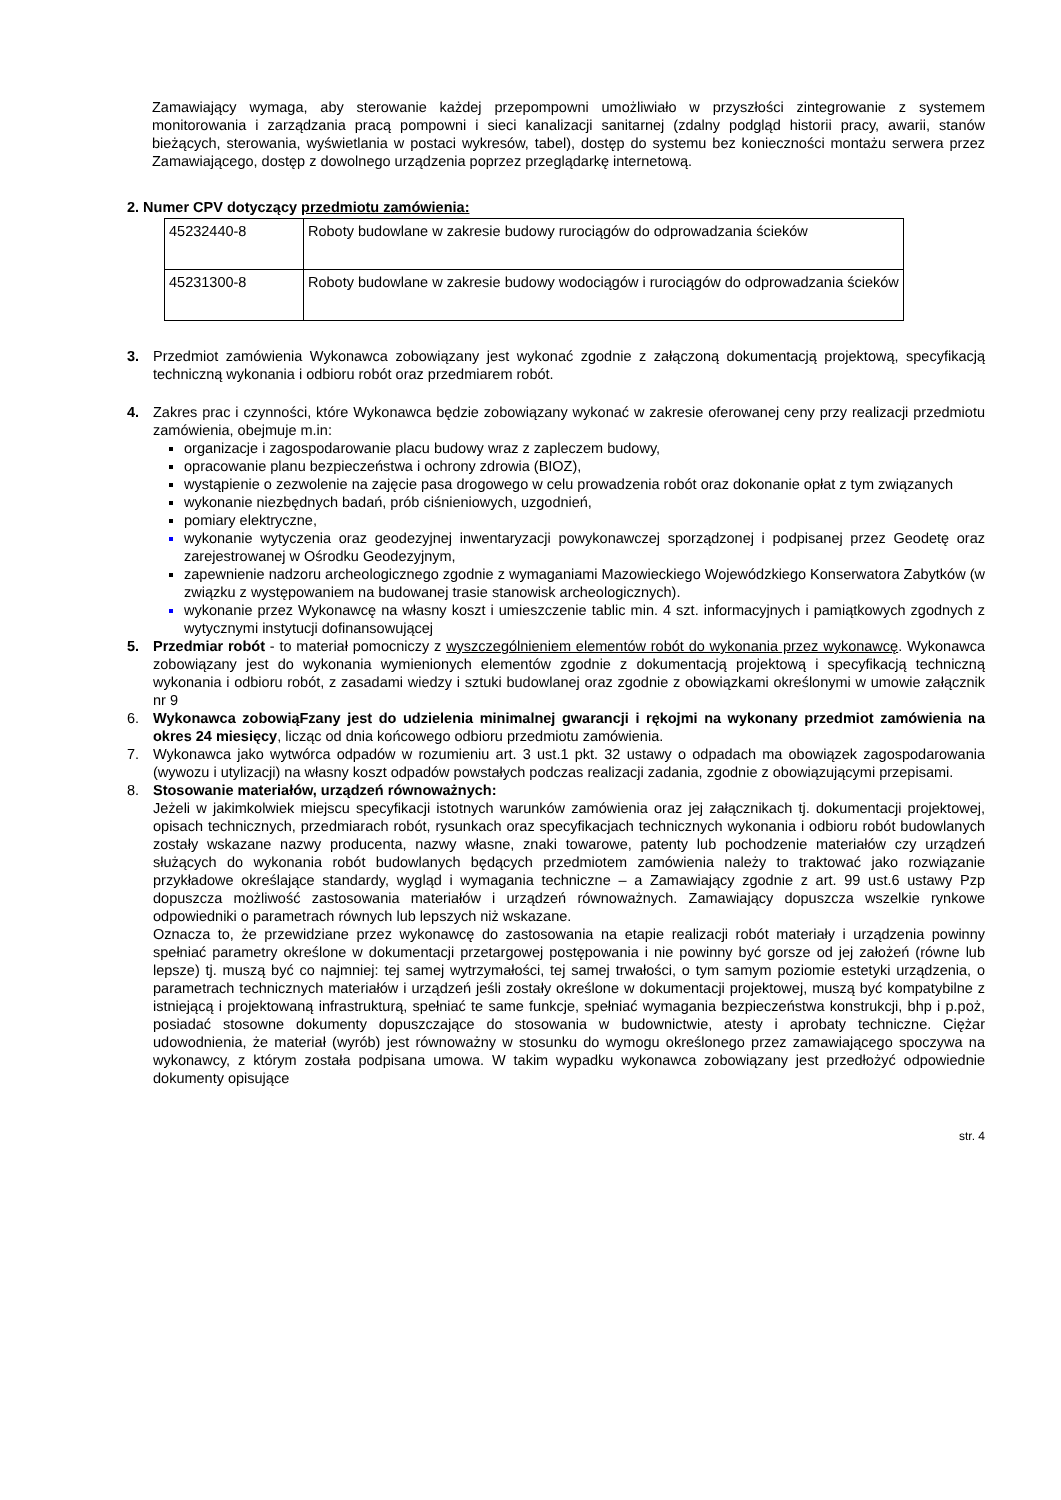Zamawiający wymaga, aby sterowanie każdej przepompowni umożliwiało w przyszłości zintegrowanie z systemem monitorowania i zarządzania pracą pompowni i sieci kanalizacji sanitarnej (zdalny podgląd historii pracy, awarii, stanów bieżących, sterowania, wyświetlania w postaci wykresów, tabel), dostęp do systemu bez konieczności montażu serwera przez Zamawiającego, dostęp z dowolnego urządzenia poprzez przeglądarkę internetową.
2. Numer CPV dotyczący przedmiotu zamówienia:
| 45232440-8 | Roboty budowlane w zakresie budowy rurociągów do odprowadzania ścieków |
| 45231300-8 | Roboty budowlane w zakresie budowy wodociągów i rurociągów do odprowadzania ścieków |
3. Przedmiot zamówienia Wykonawca zobowiązany jest wykonać zgodnie z załączoną dokumentacją projektową, specyfikacją techniczną wykonania i odbioru robót oraz przedmiarem robót.
4. Zakres prac i czynności, które Wykonawca będzie zobowiązany wykonać w zakresie oferowanej ceny przy realizacji przedmiotu zamówienia, obejmuje m.in:
organizacje i zagospodarowanie placu budowy wraz z zapleczem budowy,
opracowanie planu bezpieczeństwa i ochrony zdrowia (BIOZ),
wystąpienie o zezwolenie na zajęcie pasa drogowego w celu prowadzenia robót oraz dokonanie opłat z tym związanych
wykonanie niezbędnych badań, prób ciśnieniowych, uzgodnień,
pomiary elektryczne,
wykonanie wytyczenia oraz geodezyjnej inwentaryzacji powykonawczej sporządzonej i podpisanej przez Geodetę oraz zarejestrowanej w Ośrodku Geodezyjnym,
zapewnienie nadzoru archeologicznego zgodnie z wymaganiami Mazowieckiego Wojewódzkiego Konserwatora Zabytków (w związku z występowaniem na budowanej trasie stanowisk archeologicznych).
wykonanie przez Wykonawcę na własny koszt i umieszczenie tablic min. 4 szt. informacyjnych i pamiątkowych zgodnych z wytycznymi instytucji dofinansowującej
5. Przedmiar robót - to materiał pomocniczy z wyszczególnieniem elementów robót do wykonania przez wykonawcę. Wykonawca zobowiązany jest do wykonania wymienionych elementów zgodnie z dokumentacją projektową i specyfikacją techniczną wykonania i odbioru robót, z zasadami wiedzy i sztuki budowlanej oraz zgodnie z obowiązkami określonymi w umowie załącznik nr 9
6. Wykonawca zobowiąFzany jest do udzielenia minimalnej gwarancji i rękojmi na wykonany przedmiot zamówienia na okres 24 miesięcy, licząc od dnia końcowego odbioru przedmiotu zamówienia.
7. Wykonawca jako wytwórca odpadów w rozumieniu art. 3 ust.1 pkt. 32 ustawy o odpadach ma obowiązek zagospodarowania (wywozu i utylizacji) na własny koszt odpadów powstałych podczas realizacji zadania, zgodnie z obowiązującymi przepisami.
8. Stosowanie materiałów, urządzeń równoważnych:
Jeżeli w jakimkolwiek miejscu specyfikacji istotnych warunków zamówienia oraz jej załącznikach tj. dokumentacji projektowej, opisach technicznych, przedmiarach robót, rysunkach oraz specyfikacjach technicznych wykonania i odbioru robót budowlanych zostały wskazane nazwy producenta, nazwy własne, znaki towarowe, patenty lub pochodzenie materiałów czy urządzeń służących do wykonania robót budowlanych będących przedmiotem zamówienia należy to traktować jako rozwiązanie przykładowe określające standardy, wygląd i wymagania techniczne – a Zamawiający zgodnie z art. 99 ust.6 ustawy Pzp dopuszcza możliwość zastosowania materiałów i urządzeń równoważnych. Zamawiający dopuszcza wszelkie rynkowe odpowiedniki o parametrach równych lub lepszych niż wskazane.
Oznacza to, że przewidziane przez wykonawcę do zastosowania na etapie realizacji robót materiały i urządzenia powinny spełniać parametry określone w dokumentacji przetargowej postępowania i nie powinny być gorsze od jej założeń (równe lub lepsze) tj. muszą być co najmniej: tej samej wytrzymałości, tej samej trwałości, o tym samym poziomie estetyki urządzenia, o parametrach technicznych materiałów i urządzeń jeśli zostały określone w dokumentacji projektowej, muszą być kompatybilne z istniejącą i projektowaną infrastrukturą, spełniać te same funkcje, spełniać wymagania bezpieczeństwa konstrukcji, bhp i p.poż, posiadać stosowne dokumenty dopuszczające do stosowania w budownictwie, atesty i aprobaty techniczne. Ciężar udowodnienia, że materiał (wyrób) jest równoważny w stosunku do wymogu określonego przez zamawiającego spoczywa na wykonawcy, z którym została podpisana umowa. W takim wypadku wykonawca zobowiązany jest przedłożyć odpowiednie dokumenty opisujące
str. 4